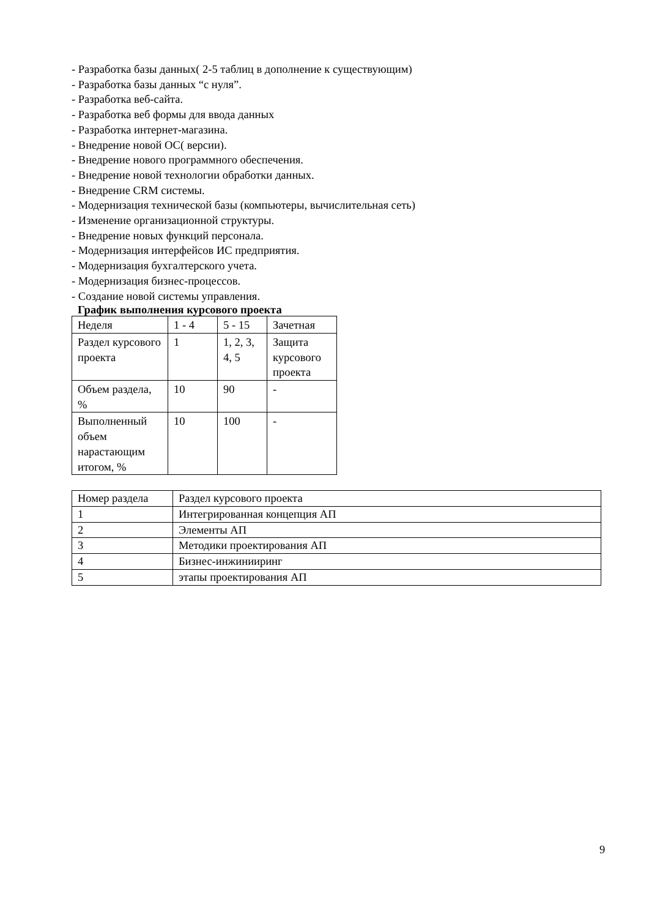- Разработка базы данных( 2-5 таблиц в дополнение к существующим)
- Разработка базы данных “с нуля”.
- Разработка веб-сайта.
- Разработка веб формы для ввода данных
- Разработка интернет-магазина.
- Внедрение новой ОС( версии).
- Внедрение нового программного обеспечения.
- Внедрение новой технологии обработки данных.
- Внедрение CRM системы.
- Модернизация технической базы (компьютеры, вычислительная сеть)
- Изменение организационной структуры.
- Внедрение новых функций персонала.
- Модернизация интерфейсов ИС предприятия.
- Модернизация бухгалтерского учета.
- Модернизация бизнес-процессов.
- Создание новой системы управления.
График выполнения курсового проекта
| Неделя | 1 - 4 | 5 - 15 | Зачетная |
| Раздел курсового проекта | 1 | 1, 2, 3, 4, 5 | Защита курсового проекта |
| Объем раздела, % | 10 | 90 | - |
| Выполненный объем нарастающим итогом, % | 10 | 100 | - |
| Номер раздела | Раздел курсового проекта |
| 1 | Интегрированная концепция АП |
| 2 | Элементы АП |
| 3 | Методики проектирования АП |
| 4 | Бизнес-инжинииринг |
| 5 | этапы проектирования АП |
9